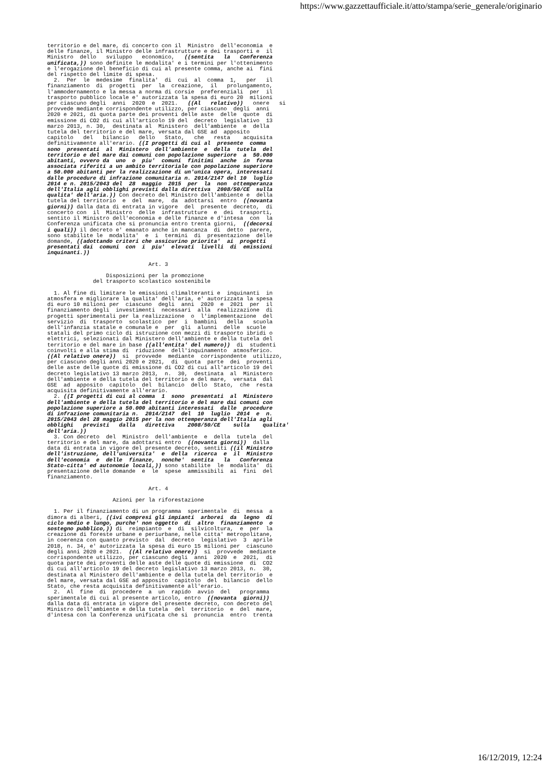https://www.gazzettaufficiale.it/atto/stampa/serie_generale/originario
territorio e del mare, di concerto con il  Ministro  dell'economia  e
delle finanze, il Ministro delle infrastrutture e dei trasporti e  il
Ministro  dello   sviluppo   economico,   ((sentita   la   Conferenza
unificata,)) sono definite le modalita' e i termini per l'ottenimento
e l'erogazione del beneficio di cui al presente comma, anche ai  fini
del rispetto del limite di spesa.
  2.  Per  le  medesime  finalita'  di  cui  al  comma  1,   per   il
finanziamento  di  progetti  per  la  creazione,  il   prolungamento,
l'ammodernamento e la messa a norma di corsie  preferenziali  per  il
trasporto pubblico locale e' autorizzata la spesa di euro 20  milioni
per ciascuno degli  anni  2020  e  2021.   ((Al   relativo))   onere   si
provvede mediante corrispondente utilizzo, per ciascuno  degli  anni
2020 e 2021, di quota parte dei proventi delle aste  delle  quote  di
emissione di CO2 di cui all'articolo 19 del  decreto  legislativo  13
marzo 2013, n. 30,  destinata al  Ministero  dell'ambiente  e  della
tutela del territorio e del mare, versata dal GSE ad  apposito
capitolo   del   bilancio   dello   Stato,   che   resta    acquisita
definitivamente all'erario. ((I progetti di cui al  presente  comma
sono  presentati  al  Ministero  dell'ambiente  e  della  tutela  del
territorio e del mare dai comuni con popolazione superiore  a  50.000
abitanti, ovvero da  uno  o  piu'  comuni  finitimi  anche  in  forma
associata riferiti a un ambito territoriale con popolazione superiore
a 50.000 abitanti per la realizzazione di un'unica opera, interessati
dalle procedure di infrazione comunitaria n. 2014/2147 del 10  luglio
2014 e n. 2015/2043 del  28  maggio  2015  per  la  non  ottemperanza
dell'Italia agli obblighi previsti dalla direttiva  2008/50/CE  sulla
qualita' dell'aria.)) Con decreto del Ministro dell'ambiente e  della
tutela del territorio  e  del  mare,  da  adottarsi  entro  ((novanta
giorni)) dalla data di entrata in vigore  del  presente  decreto,  di
concerto con  il  Ministro  delle  infrastrutture  e  dei  trasporti,
sentito il Ministro dell'economia e delle finanze e d'intesa  con  la
Conferenza unificata che si pronuncia entro trenta giorni,  ((decorsi
i quali)) il decreto e' emanato anche in mancanza  di  detto  parere,
sono stabilite le  modalita'  e  i  termini  di  presentazione  delle
domande, ((adottando criteri che assicurino priorita'  ai  progetti
presentati dai  comuni  con  i  piu'  elevati  livelli  di  emissioni
inquinanti.))

                               Art. 3

                  Disposizioni per la promozione
              del trasporto scolastico sostenibile

  1. Al fine di limitare le emissioni climalteranti e  inquinanti  in
atmosfera e migliorare la qualita' dell'aria, e' autorizzata la spesa
di euro 10 milioni per  ciascuno  degli  anni  2020  e  2021  per  il
finanziamento degli  investimenti  necessari  alla  realizzazione  di
progetti sperimentali per la realizzazione  o  l'implementazione  del
servizio  di  trasporto  scolastico  per  i  bambini   della   scuola
dell'infanzia statale e comunale e  per  gli  alunni  delle  scuole
statali del primo ciclo di istruzione con mezzi di trasporto ibridi o
elettrici, selezionati dal Ministero dell'ambiente e della tutela del
territorio e del mare in base ((all'entita' del numero))  di  studenti
coinvolti e alla stima di  riduzione  dell'inquinamento  atmosferico.
((Al relativo onere))  si  provvede  mediante  corrispondente  utilizzo,
per ciascuno degli anni 2020 e 2021,  di  quota  parte  dei  proventi
delle aste delle quote di emissione di CO2 di cui all'articolo 19 del
decreto legislativo 13 marzo 2013,  n.  30,  destinata  al  Ministero
dell'ambiente e della tutela del territorio e del mare,  versata  dal
GSE  ad  apposito  capitolo  del  bilancio  dello  Stato,  che  resta
acquisita definitivamente all'erario.
  2. ((I progetti di cui al comma  1  sono  presentati  al  Ministero
dell'ambiente e della tutela del territorio e del mare dai comuni con
popolazione superiore a 50.000 abitanti interessati  dalle  procedure
di infrazione comunitaria n.  2014/2147  del  10  luglio  2014  e  n.
2015/2043 del 28 maggio 2015 per la non ottemperanza dell'Italia agli
obblighi   previsti   dalla   direttiva    2008/50/CE    sulla    qualita'
dell'aria.))
  3. Con decreto  del  Ministro  dell'ambiente  e  della  tutela  del
territorio e del mare, da adottarsi entro  ((novanta giorni))  dalla
data di entrata in vigore del presente decreto, sentiti ((il Ministro
dell'istruzione, dell'universita'  e  della  ricerca  e  il  Ministro
dell'economia  e  delle  finanze,  nonche'  sentita   la   Conferenza
Stato-citta' ed autonomie locali,)) sono stabilite  le  modalita'  di
presentazione delle domande  e  le  spese  ammissibili  ai  fini  del
finanziamento.

                               Art. 4

                    Azioni per la riforestazione

  1. Per il finanziamento di un programma  sperimentale  di  messa  a
dimora di alberi, ((ivi compresi gli impianti  arborei  da  legno  di
ciclo medio e lungo, purche' non oggetto  di  altro  finanziamento  o
sostegno pubblico,)) di  reimpianto  e  di  silvicoltura,  e  per  la
creazione di foreste urbane e periurbane, nelle citta' metropolitane,
in coerenza con quanto previsto  dal  decreto  legislativo  3  aprile
2018, n. 34, e' autorizzata la spesa di euro 15 milioni per  ciascuno
degli anni 2020 e 2021.  ((Al relativo onere))  si  provvede  mediante
corrispondente utilizzo, per ciascuno degli  anni  2020  e  2021,  di
quota parte dei proventi delle aste delle quote di emissione  di  CO2
di cui all'articolo 19 del decreto legislativo 13 marzo 2013, n.  30,
destinata al Ministero dell'ambiente e della tutela del territorio  e
del mare, versata dal GSE ad apposito  capitolo  del  bilancio  dello
Stato, che resta acquisita definitivamente all'erario.
  2.  Al  fine  di  procedere  a  un  rapido  avvio  del   programma
sperimentale di cui al presente articolo, entro  ((novanta  giorni))
dalla data di entrata in vigore del presente decreto, con decreto del
Ministro dell'ambiente e della tutela  del  territorio  e  del  mare,
d'intesa con la Conferenza unificata che si  pronuncia  entro  trenta
16/12/2019, 12:24